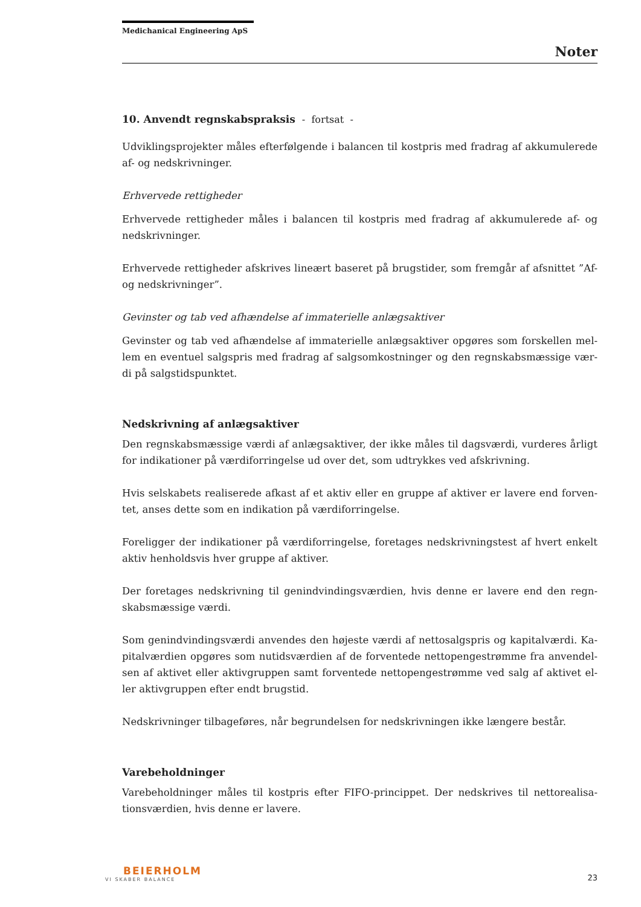Medichanical Engineering ApS
Noter
10. Anvendt regnskabspraksis - fortsat -
Udviklingsprojekter måles efterfølgende i balancen til kostpris med fradrag af akkumulerede af- og nedskrivninger.
Erhvervede rettigheder
Erhvervede rettigheder måles i balancen til kostpris med fradrag af akkumulerede af- og ned­skrivninger.
Erhvervede rettigheder afskrives lineært baseret på brugstider, som fremgår af afsnittet ”Af- og nedskrivninger”.
Gevinster og tab ved afhændelse af immaterielle anlægsaktiver
Gevinster og tab ved afhændelse af immaterielle anlægsaktiver opgøres som forskellen mel­lem en eventuel salgspris med fradrag af salgsomkostninger og den regnskabsmæssige vær­di på salgstidspunktet.
Nedskrivning af anlægsaktiver
Den regnskabsmæssige værdi af anlægsaktiver, der ikke måles til dagsværdi, vurderes årligt for indikationer på værdiforringelse ud over det, som udtrykkes ved afskrivning.
Hvis selskabets realiserede afkast af et aktiv eller en gruppe af aktiver er lavere end forven­tet, anses dette som en indikation på værdiforringelse.
Foreligger der indikationer på værdiforringelse, foretages nedskrivningstest af hvert enkelt aktiv henholdsvis hver gruppe af aktiver.
Der foretages nedskrivning til genindvindingsværdien, hvis denne er lavere end den regn­skabsmæssige værdi.
Som genindvindingsværdi anvendes den højeste værdi af nettosalgspris og kapitalværdi. Ka­pitalværdien opgøres som nutidsværdien af de forventede nettopengestrømme fra anvendel­sen af aktivet eller aktivgruppen samt forventede nettopengestrømme ved salg af aktivet el­ler aktivgruppen efter endt brugstid.
Nedskrivninger tilbageføres, når begrundelsen for nedskrivningen ikke længere består.
Varebeholdninger
Varebeholdninger måles til kostpris efter FIFO-princippet. Der nedskrives til nettorealisa­tionsværdien, hvis denne er lavere.
BEIERHOLM
VI SKABER BALANCE
23